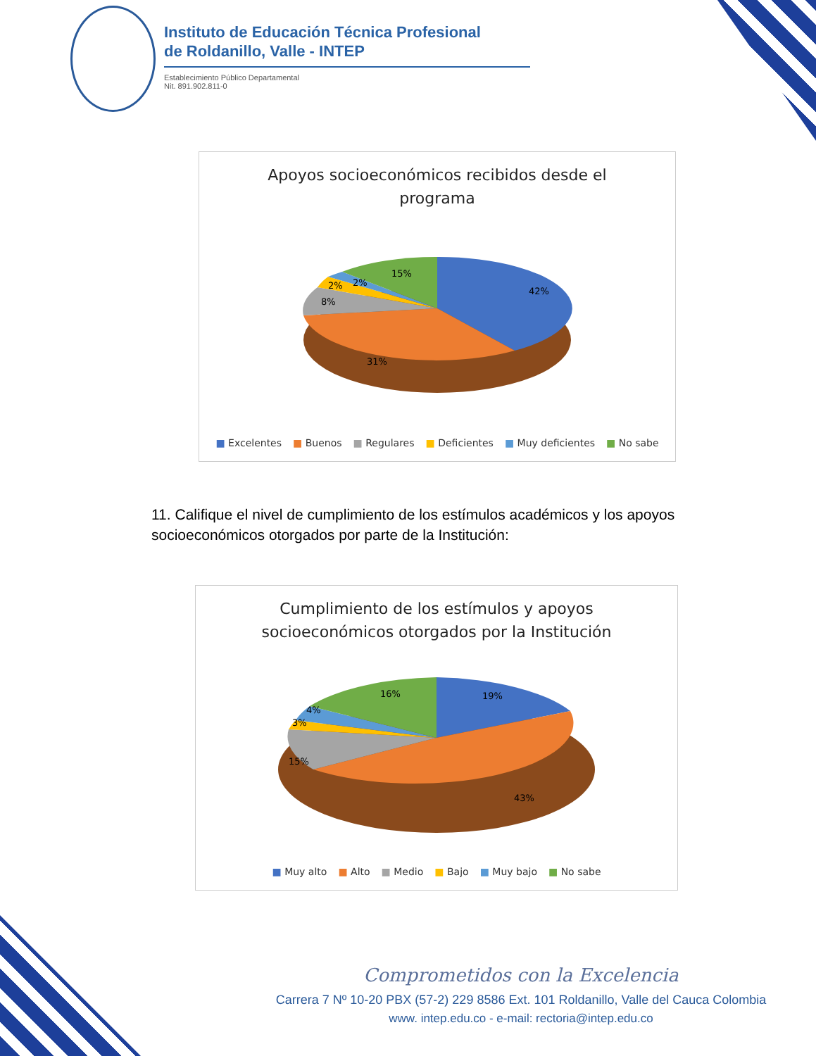Instituto de Educación Técnica Profesional
de Roldanillo, Valle - INTEP
Establecimiento Público Departamental
Nit. 891.902.811-0
Apoyos socioeconómicos recibidos desde el
programa
42%
31%
8%
2%
2%
15%
■ Excelentes ■ Buenos ■ Regulares ■ Deficientes ■ Muy deficientes ■ No sabe
11. Califique el nivel de cumplimiento de los estímulos académicos y los apoyos socioeconómicos otorgados por parte de la Institución:
Cumplimiento de los estímulos y apoyos
socioeconómicos otorgados por la Institución
19%
43%
15%
3%
4%
16%
■ Muy alto ■ Alto ■ Medio ■ Bajo ■ Muy bajo ■ No sabe
Comprometidos con la Excelencia
Carrera 7 Nº 10-20 PBX (57-2) 229 8586 Ext. 101 Roldanillo, Valle del Cauca Colombia
www. intep.edu.co - e-mail: rectoria@intep.edu.co